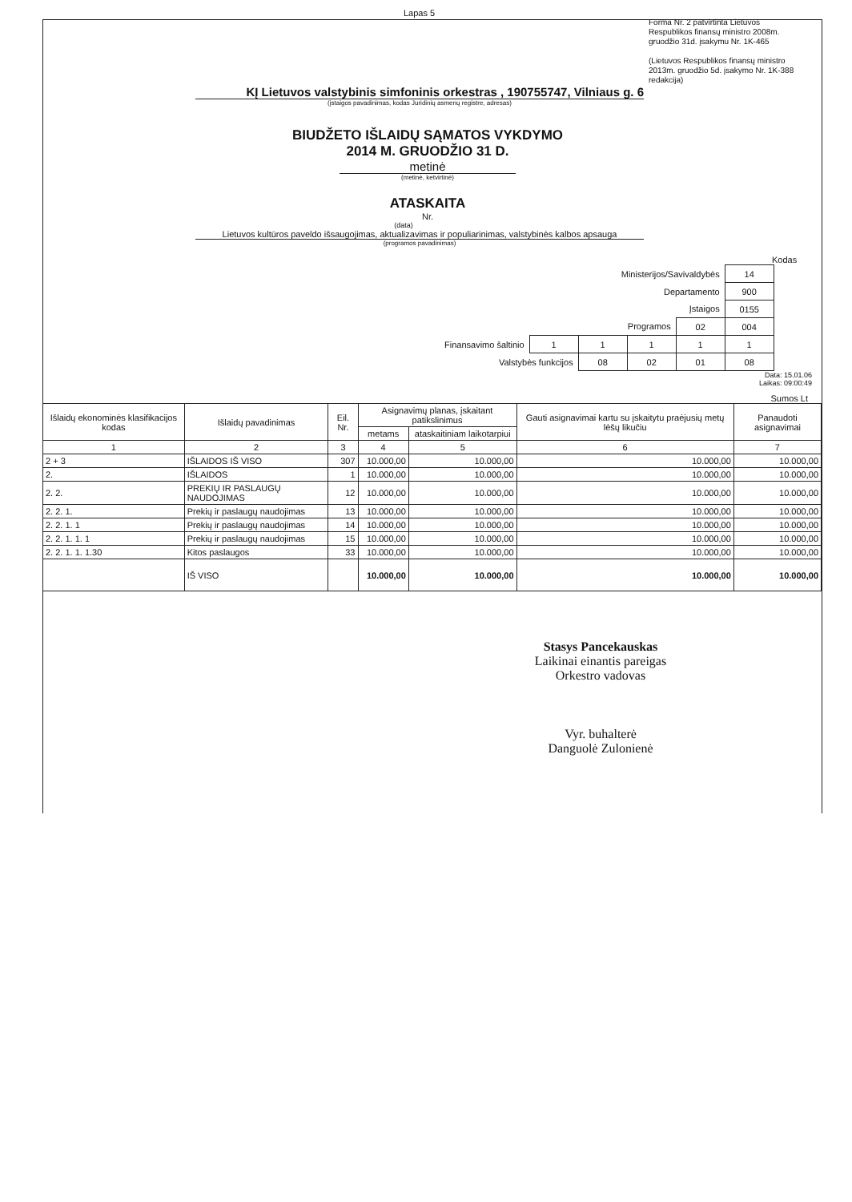Lapas 5
Forma Nr. 2 patvirtinta Lietuvos Respublikos finansų ministro 2008m. gruodžio 31d. įsakymu Nr. 1K-465
(Lietuvos Respublikos finansų ministro 2013m. gruodžio 5d. įsakymo Nr. 1K-388 redakcija)
KĮ Lietuvos valstybinis simfoninis orkestras , 190755747, Vilniaus g. 6
(įstaigos pavadinimas, kodas Juridinių asmenų registre, adresas)
BIUDŽETO IŠLAIDŲ SĄMATOS VYKDYMO
2014 M. GRUODŽIO 31 D.
metinė
(metinė, ketvirtinė)
ATASKAITA
Nr.
(data)
Lietuvos kultūros paveldo išsaugojimas, aktualizavimas ir populiarinimas, valstybinės kalbos apsauga
(programos pavadinimas)
Kodas
| Ministerijos/Savivaldybės | | | | | 14 |
| Departamento | | | | | 900 |
| Įstaigos | | | | | 0155 |
| Programos | | | | 02 | 004 |
| Finansavimo šaltinio | 1 | 1 | 1 | 1 | 1 |
| Valstybės funkcijos | | 08 | 02 | 01 | 08 |
Data: 15.01.06
Laikas: 09:00:49
Sumos Lt
| Išlaidų ekonominės klasifikacijos kodas | Išlaidų pavadinimas | Eil. Nr. | Asignavimų planas, įskaitant patikslinimus | | Gauti asignavimai kartu su įskaitytu praėjusių metų lėšų likučiu | Panaudoti asignavimai |
| --- | --- | --- | --- | --- | --- | --- |
| | | | metams | ataskaitiniam laikotarpiui | | |
| 1 | 2 | 3 | 4 | 5 | 6 | 7 |
| 2 + 3 | IŠLAIDOS IŠ VISO | 307 | 10.000,00 | 10.000,00 | 10.000,00 | 10.000,00 |
| 2. | IŠLAIDOS | 1 | 10.000,00 | 10.000,00 | 10.000,00 | 10.000,00 |
| 2. 2. | PREKIŲ IR PASLAUGŲ NAUDOJIMAS | 12 | 10.000,00 | 10.000,00 | 10.000,00 | 10.000,00 |
| 2. 2. 1. | Prekių ir paslaugų naudojimas | 13 | 10.000,00 | 10.000,00 | 10.000,00 | 10.000,00 |
| 2. 2. 1. 1 | Prekių ir paslaugų naudojimas | 14 | 10.000,00 | 10.000,00 | 10.000,00 | 10.000,00 |
| 2. 2. 1. 1. 1 | Prekių ir paslaugų naudojimas | 15 | 10.000,00 | 10.000,00 | 10.000,00 | 10.000,00 |
| 2. 2. 1. 1. 1.30 | Kitos paslaugos | 33 | 10.000,00 | 10.000,00 | 10.000,00 | 10.000,00 |
| | IŠ VISO | | 10.000,00 | 10.000,00 | 10.000,00 | 10.000,00 |
Stasys Pancekauskas
Laikinai einantis pareigas
Orkestro vadovas
Vyr. buhalterė
Danguolė Zulonienė